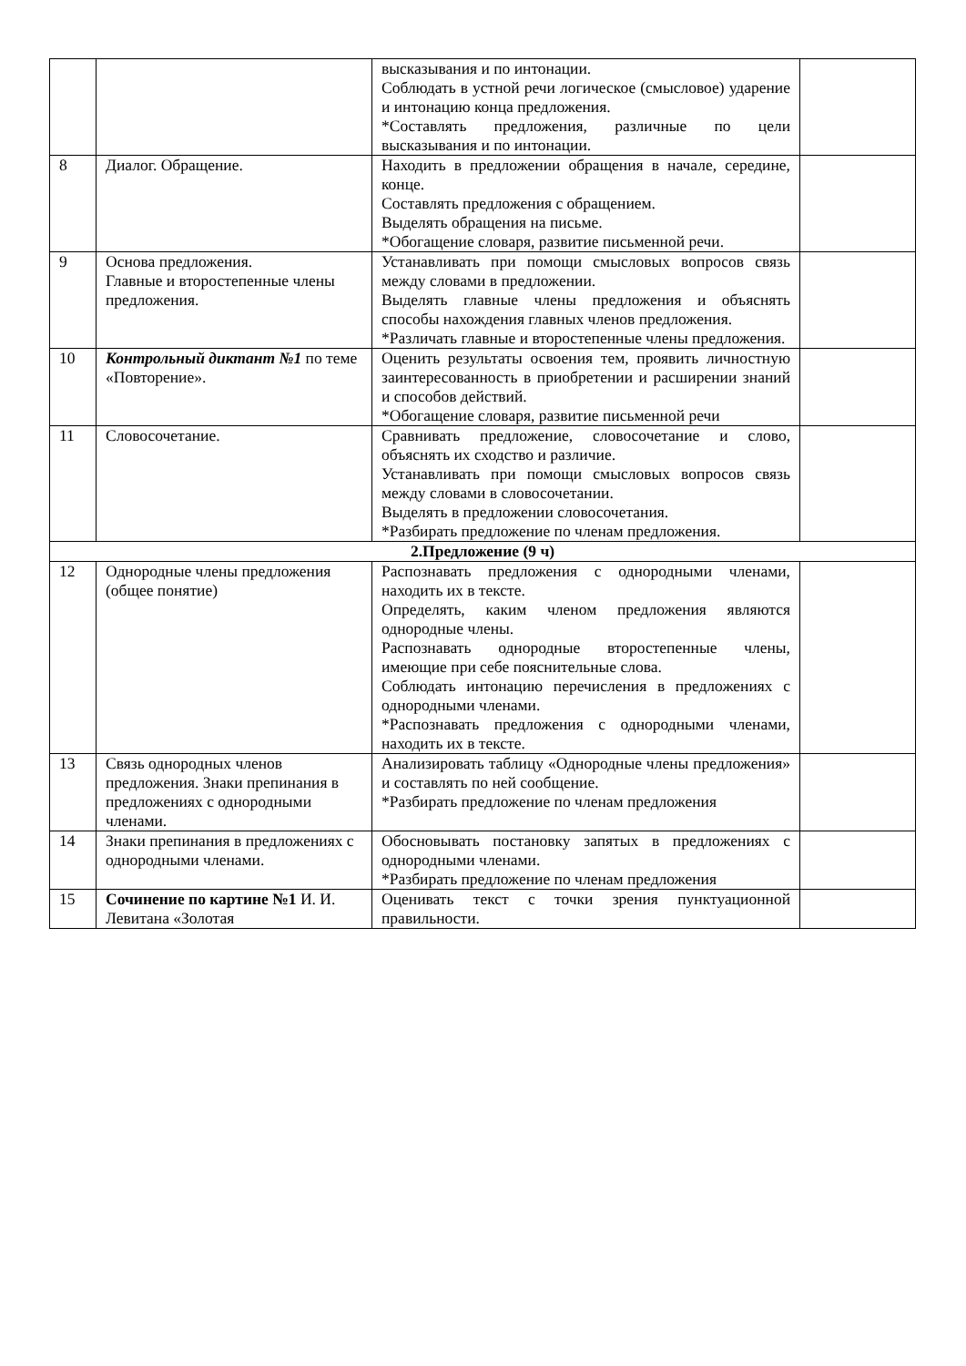| | | высказывания и по интонации. Соблюдать в устной речи логическое (смысловое) ударение и интонацию конца предложения. *Составлять предложения, различные по цели высказывания и по интонации. | |
| 8 | Диалог. Обращение. | Находить в предложении обращения в начале, середине, конце. Составлять предложения с обращением. Выделять обращения на письме. *Обогащение словаря, развитие письменной речи. | |
| 9 | Основа предложения. Главные и второстепенные члены предложения. | Устанавливать при помощи смысловых вопросов связь между словами в предложении. Выделять главные члены предложения и объяснять способы нахождения главных членов предложения. *Различать главные и второстепенные члены предложения. | |
| 10 | Контрольный диктант №1 по теме «Повторение». | Оценить результаты освоения тем, проявить личностную заинтересованность в приобретении и расширении знаний и способов действий. *Обогащение словаря, развитие письменной речи | |
| 11 | Словосочетание. | Сравнивать предложение, словосочетание и слово, объяснять их сходство и различие. Устанавливать при помощи смысловых вопросов связь между словами в словосочетании. Выделять в предложении словосочетания. *Разбирать предложение по членам предложения. | |
| 2.Предложение (9 ч) | | | |
| 12 | Однородные члены предложения (общее понятие) | Распознавать предложения с однородными членами, находить их в тексте. Определять, каким членом предложения являются однородные члены. Распознавать однородные второстепенные члены, имеющие при себе пояснительные слова. Соблюдать интонацию перечисления в предложениях с однородными членами. *Распознавать предложения с однородными членами, находить их в тексте. | |
| 13 | Связь однородных членов предложения. Знаки препинания в предложениях с однородными членами. | Анализировать таблицу «Однородные члены предложения» и составлять по ней сообщение. *Разбирать предложение по членам предложения | |
| 14 | Знаки препинания в предложениях с однородными членами. | Обосновывать постановку запятых в предложениях с однородными членами. *Разбирать предложение по членам предложения | |
| 15 | Сочинение по картине №1 И. И. Левитана «Золотая | Оценивать текст с точки зрения пунктуационной правильности. | |